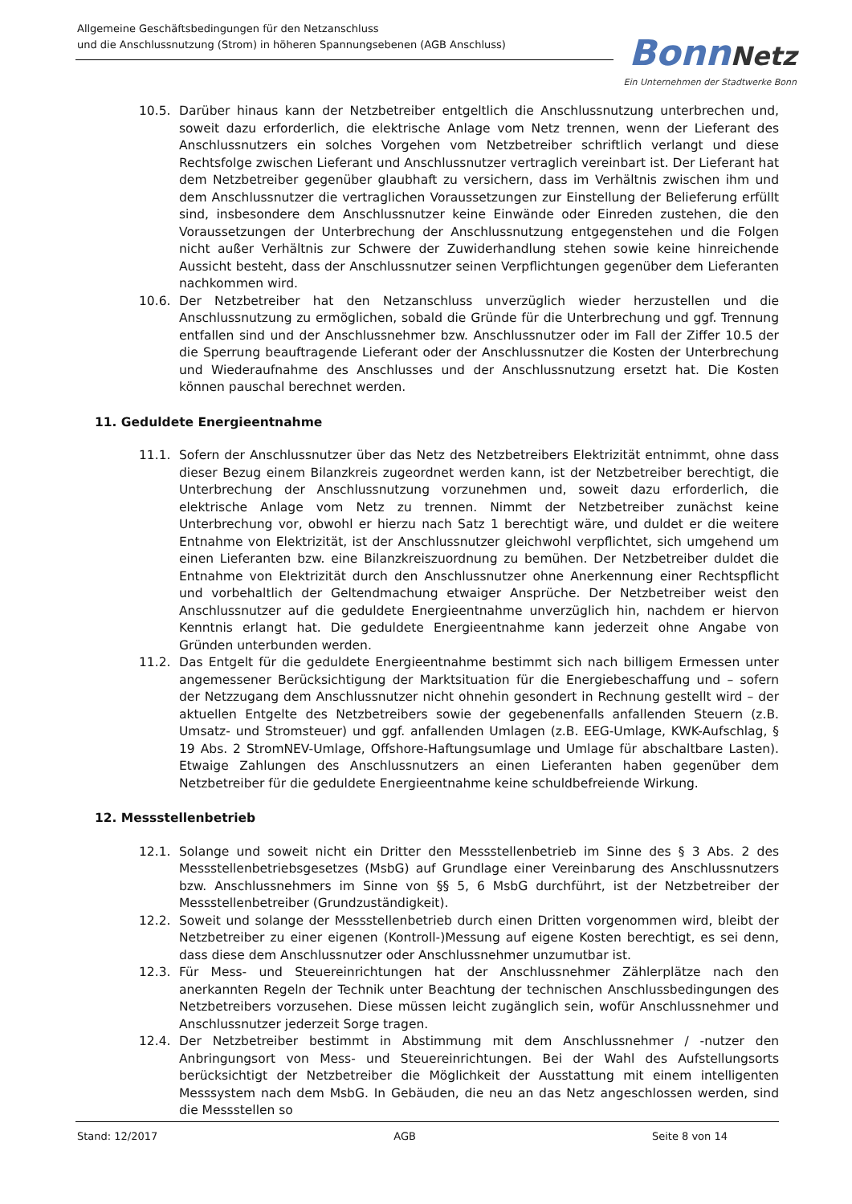Allgemeine Geschäftsbedingungen für den Netzanschluss
und die Anschlussnutzung (Strom) in höheren Spannungsebenen (AGB Anschluss)
Bonn Netz
Ein Unternehmen der Stadtwerke Bonn
10.5. Darüber hinaus kann der Netzbetreiber entgeltlich die Anschlussnutzung unterbrechen und, soweit dazu erforderlich, die elektrische Anlage vom Netz trennen, wenn der Lieferant des Anschlussnutzers ein solches Vorgehen vom Netzbetreiber schriftlich verlangt und diese Rechtsfolge zwischen Lieferant und Anschlussnutzer vertraglich vereinbart ist. Der Lieferant hat dem Netzbetreiber gegenüber glaubhaft zu versichern, dass im Verhältnis zwischen ihm und dem Anschlussnutzer die vertraglichen Voraussetzungen zur Einstellung der Belieferung erfüllt sind, insbesondere dem Anschlussnutzer keine Einwände oder Einreden zustehen, die den Voraussetzungen der Unterbrechung der Anschlussnutzung entgegenstehen und die Folgen nicht außer Verhältnis zur Schwere der Zuwiderhandlung stehen sowie keine hinreichende Aussicht besteht, dass der Anschlussnutzer seinen Verpflichtungen gegenüber dem Lieferanten nachkommen wird.
10.6. Der Netzbetreiber hat den Netzanschluss unverzüglich wieder herzustellen und die Anschlussnutzung zu ermöglichen, sobald die Gründe für die Unterbrechung und ggf. Trennung entfallen sind und der Anschlussnehmer bzw. Anschlussnutzer oder im Fall der Ziffer 10.5 der die Sperrung beauftragende Lieferant oder der Anschlussnutzer die Kosten der Unterbrechung und Wiederaufnahme des Anschlusses und der Anschlussnutzung ersetzt hat. Die Kosten können pauschal berechnet werden.
11. Geduldete Energieentnahme
11.1. Sofern der Anschlussnutzer über das Netz des Netzbetreibers Elektrizität entnimmt, ohne dass dieser Bezug einem Bilanzkreis zugeordnet werden kann, ist der Netzbetreiber berechtigt, die Unterbrechung der Anschlussnutzung vorzunehmen und, soweit dazu erforderlich, die elektrische Anlage vom Netz zu trennen. Nimmt der Netzbetreiber zunächst keine Unterbrechung vor, obwohl er hierzu nach Satz 1 berechtigt wäre, und duldet er die weitere Entnahme von Elektrizität, ist der Anschlussnutzer gleichwohl verpflichtet, sich umgehend um einen Lieferanten bzw. eine Bilanzkreiszuordnung zu bemühen. Der Netzbetreiber duldet die Entnahme von Elektrizität durch den Anschlussnutzer ohne Anerkennung einer Rechtspflicht und vorbehaltlich der Geltendmachung etwaiger Ansprüche. Der Netzbetreiber weist den Anschlussnutzer auf die geduldete Energieentnahme unverzüglich hin, nachdem er hiervon Kenntnis erlangt hat. Die geduldete Energieentnahme kann jederzeit ohne Angabe von Gründen unterbunden werden.
11.2. Das Entgelt für die geduldete Energieentnahme bestimmt sich nach billigem Ermessen unter angemessener Berücksichtigung der Marktsituation für die Energiebeschaffung und – sofern der Netzzugang dem Anschlussnutzer nicht ohnehin gesondert in Rechnung gestellt wird – der aktuellen Entgelte des Netzbetreibers sowie der gegebenenfalls anfallenden Steuern (z.B. Umsatz- und Stromsteuer) und ggf. anfallenden Umlagen (z.B. EEG-Umlage, KWK-Aufschlag, § 19 Abs. 2 StromNEV-Umlage, Offshore-Haftungsumlage und Umlage für abschaltbare Lasten). Etwaige Zahlungen des Anschlussnutzers an einen Lieferanten haben gegenüber dem Netzbetreiber für die geduldete Energieentnahme keine schuldbefreiende Wirkung.
12. Messstellenbetrieb
12.1. Solange und soweit nicht ein Dritter den Messstellenbetrieb im Sinne des § 3 Abs. 2 des Messstellenbetriebsgesetzes (MsbG) auf Grundlage einer Vereinbarung des Anschlussnutzers bzw. Anschlussnehmers im Sinne von §§ 5, 6 MsbG durchführt, ist der Netzbetreiber der Messstellenbetreiber (Grundzuständigkeit).
12.2. Soweit und solange der Messstellenbetrieb durch einen Dritten vorgenommen wird, bleibt der Netzbetreiber zu einer eigenen (Kontroll-)Messung auf eigene Kosten berechtigt, es sei denn, dass diese dem Anschlussnutzer oder Anschlussnehmer unzumutbar ist.
12.3. Für Mess- und Steuereinrichtungen hat der Anschlussnehmer Zählerplätze nach den anerkannten Regeln der Technik unter Beachtung der technischen Anschlussbedingungen des Netzbetreibers vorzusehen. Diese müssen leicht zugänglich sein, wofür Anschlussnehmer und Anschlussnutzer jederzeit Sorge tragen.
12.4. Der Netzbetreiber bestimmt in Abstimmung mit dem Anschlussnehmer / -nutzer den Anbringungsort von Mess- und Steuereinrichtungen. Bei der Wahl des Aufstellungsorts berücksichtigt der Netzbetreiber die Möglichkeit der Ausstattung mit einem intelligenten Messsystem nach dem MsbG. In Gebäuden, die neu an das Netz angeschlossen werden, sind die Messstellen so
Stand: 12/2017 AGB Seite 8 von 14